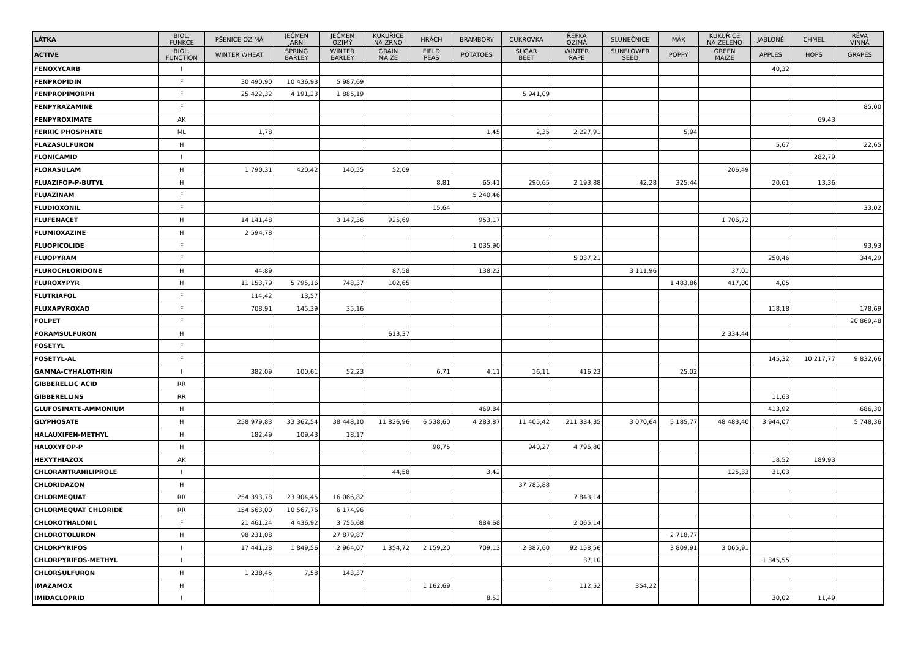| LÁTKA | BIOL. FUNKCE | PŠENICE OZIMÁ | JEČMEN JARNÍ | JEČMEN OZIMÝ | KUKUŘICE NA ZRNO | HRÁCH | BRAMBORY | CUKROVKA | ŘEPKA OZIMÁ | SLUNEČNICE | MÁK | KUKUŘICE NA ZELENO | JABLONĚ | CHMEL | RÉVA VINNÁ |
| --- | --- | --- | --- | --- | --- | --- | --- | --- | --- | --- | --- | --- | --- | --- | --- |
| ACTIVE | BIOL. FUNCTION | WINTER WHEAT | SPRING BARLEY | WINTER BARLEY | GRAIN MAIZE | FIELD PEAS | POTATOES | SUGAR BEET | WINTER RAPE | SUNFLOWER SEED | POPPY | GREEN MAIZE | APPLES | HOPS | GRAPES |
| FENOXYCARB | I | | | | | | | | | | | | 40,32 | | |
| FENPROPIDIN | F | 30 490,90 | 10 436,93 | 5 987,69 | | | | | | | | | | | |
| FENPROPIMORPH | F | 25 422,32 | 4 191,23 | 1 885,19 | | | | 5 941,09 | | | | | | | |
| FENPYRAZAMINE | F | | | | | | | | | | | | | | 85,00 |
| FENPYROXIMATE | AK | | | | | | | | | | | | | 69,43 | |
| FERRIC PHOSPHATE | ML | 1,78 | | | | | 1,45 | 2,35 | 2 227,91 | | 5,94 | | | | |
| FLAZASULFURON | H | | | | | | | | | | | | 5,67 | | 22,65 |
| FLONICAMID | I | | | | | | | | | | | | | 282,79 | |
| FLORASULAM | H | 1 790,31 | 420,42 | 140,55 | 52,09 | | | | | | | 206,49 | | | |
| FLUAZIFOP-P-BUTYL | H | | | | | 8,81 | 65,41 | 290,65 | 2 193,88 | 42,28 | 325,44 | | 20,61 | 13,36 | |
| FLUAZINAM | F | | | | | | 5 240,46 | | | | | | | | |
| FLUDIOXONIL | F | | | | | 15,64 | | | | | | | | | 33,02 |
| FLUFENACET | H | 14 141,48 | | 3 147,36 | 925,69 | | 953,17 | | | | | 1 706,72 | | | |
| FLUMIOXAZINE | H | 2 594,78 | | | | | | | | | | | | | |
| FLUOPICOLIDE | F | | | | | | 1 035,90 | | | | | | | | 93,93 |
| FLUOPYRAM | F | | | | | | | | 5 037,21 | | | | 250,46 | | 344,29 |
| FLUROCHLORIDONE | H | 44,89 | | | 87,58 | | 138,22 | | | 3 111,96 | | 37,01 | | | |
| FLUROXYPYR | H | 11 153,79 | 5 795,16 | 748,37 | 102,65 | | | | | | 1 483,86 | 417,00 | 4,05 | | |
| FLUTRIAFOL | F | 114,42 | 13,57 | | | | | | | | | | | | |
| FLUXAPYROXAD | F | 708,91 | 145,39 | 35,16 | | | | | | | | | 118,18 | | 178,69 |
| FOLPET | F | | | | | | | | | | | | | | 20 869,48 |
| FORAMSULFURON | H | | | | 613,37 | | | | | | | 2 334,44 | | | |
| FOSETYL | F | | | | | | | | | | | | | | |
| FOSETYL-AL | F | | | | | | | | | | | | 145,32 | 10 217,77 | 9 832,66 |
| GAMMA-CYHALOTHRIN | I | 382,09 | 100,61 | 52,23 | | 6,71 | 4,11 | 16,11 | 416,23 | | 25,02 | | | | |
| GIBBERELLIC ACID | RR | | | | | | | | | | | | | | |
| GIBBERELLINS | RR | | | | | | | | | | | | 11,63 | | |
| GLUFOSINATE-AMMONIUM | H | | | | | | 469,84 | | | | | | 413,92 | | 686,30 |
| GLYPHOSATE | H | 258 979,83 | 33 362,54 | 38 448,10 | 11 826,96 | 6 538,60 | 4 283,87 | 11 405,42 | 211 334,35 | 3 070,64 | 5 185,77 | 48 483,40 | 3 944,07 | | 5 748,36 |
| HALAUXIFEN-METHYL | H | 182,49 | 109,43 | 18,17 | | | | | | | | | | | |
| HALOXYFOP-P | H | | | | | 98,75 | | 940,27 | 4 796,80 | | | | | | |
| HEXYTHIAZOX | AK | | | | | | | | | | | | 18,52 | 189,93 | |
| CHLORANTRANILIPROLE | I | | | | 44,58 | | 3,42 | | | | | 125,33 | 31,03 | | |
| CHLORIDAZON | H | | | | | | | 37 785,88 | | | | | | | |
| CHLORMEQUAT | RR | 254 393,78 | 23 904,45 | 16 066,82 | | | | | 7 843,14 | | | | | | |
| CHLORMEQUAT CHLORIDE | RR | 154 563,00 | 10 567,76 | 6 174,96 | | | | | | | | | | | |
| CHLOROTHALONIL | F | 21 461,24 | 4 436,92 | 3 755,68 | | | 884,68 | | 2 065,14 | | | | | | |
| CHLOROTOLURON | H | 98 231,08 | | 27 879,87 | | | | | | | 2 718,77 | | | | |
| CHLORPYRIFOS | I | 17 441,28 | 1 849,56 | 2 964,07 | 1 354,72 | 2 159,20 | 709,13 | 2 387,60 | 92 158,56 | | 3 809,91 | 3 065,91 | | | |
| CHLORPYRIFOS-METHYL | I | | | | | | | | 37,10 | | | | 1 345,55 | | |
| CHLORSULFURON | H | 1 238,45 | 7,58 | 143,37 | | | | | | | | | | | |
| IMAZAMOX | H | | | | | 1 162,69 | | | 112,52 | 354,22 | | | | | |
| IMIDACLOPRID | I | | | | | | 8,52 | | | | | | 30,02 | 11,49 | |